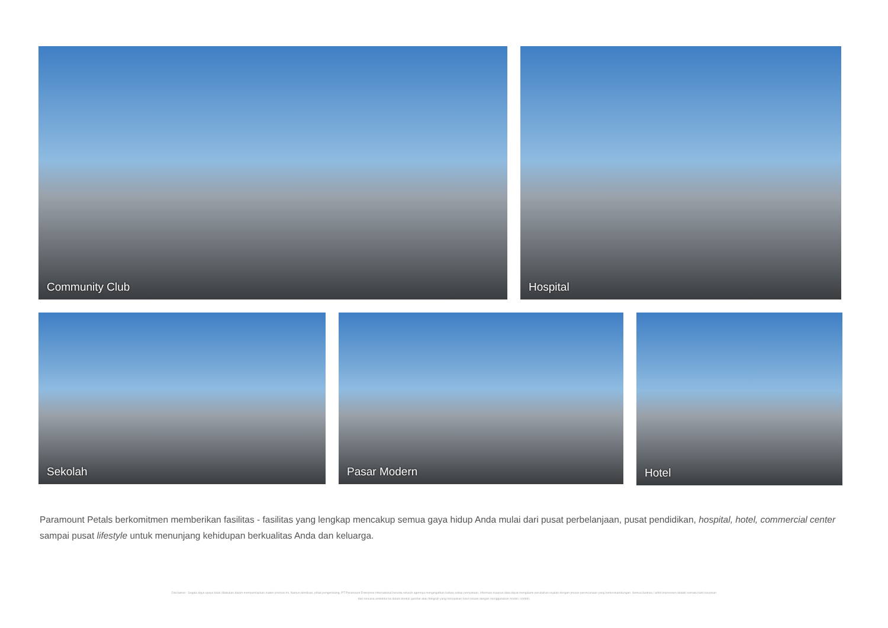Community Club Hospital
Sekolah Pasar Modern
Hotel
Paramount Petals berkomitmen memberikan fasilitas - fasilitas yang lengkap mencakup semua gaya hidup Anda mulai dari pusat perbelanjaan, pusat pendidikan, hospital, hotel, commercial center sampai pusat lifestyle untuk menunjang kehidupan berkualitas Anda dan keluarga.
Disclaimer : Segala daya upaya telah dilakukan dalam mempersiapkan materi promosi ini. Namun demikian, pihak pengembang, PT Paramount Enterprise International beserta seluruh agennya mengingatkan bahwa setiap pernyataan, informasi maupun data dapat mengalami perubahan sejalan dengan proses perencanaan yang berkesinambungan. Semua ilustrasi / artist impression adalah semata hasil kesenian dari rencana arsitektur ke dalam bentuk gambar atau fotografi yang merupakan hasil rekaan dengan menggunakan model / contoh.